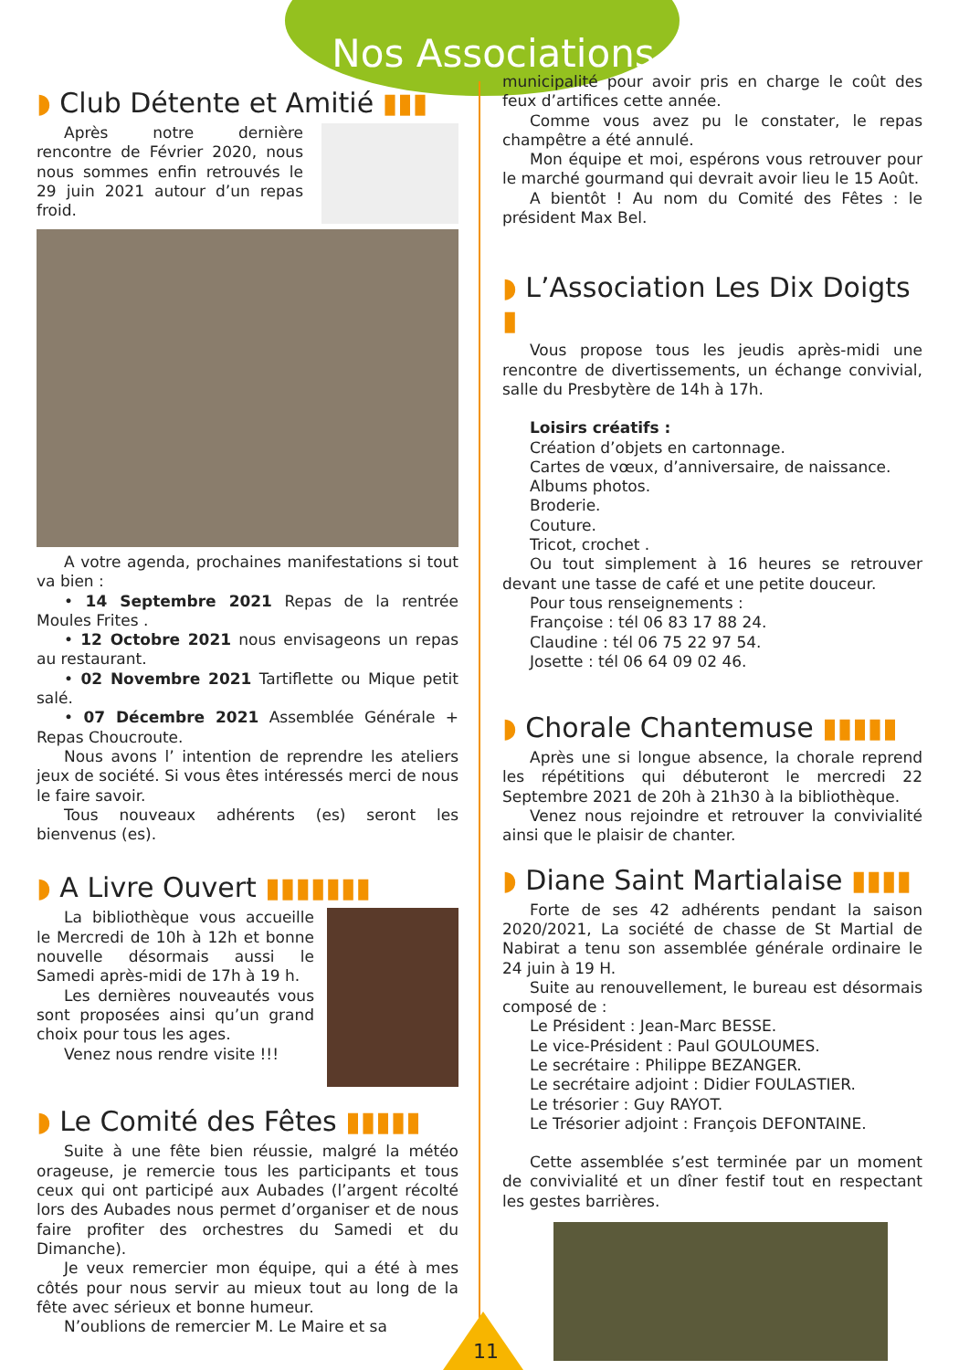Nos Associations
◗ Club Détente et Amitié ▮▮▮
Après notre dernière rencontre de Février 2020, nous nous sommes enfin retrouvés le 29 juin 2021 autour d’un repas froid.
A votre agenda, prochaines manifestations si tout va bien :
• 14 Septembre 2021 Repas de la rentrée Moules Frites .
• 12 Octobre 2021 nous envisageons un repas au restaurant.
• 02 Novembre 2021 Tartiflette ou Mique petit salé.
• 07 Décembre 2021 Assemblée Générale + Repas Choucroute.
Nous avons l’ intention de reprendre les ateliers jeux de société. Si vous êtes intéressés merci de nous le faire savoir.
Tous nouveaux adhérents (es) seront les bienvenus (es).
◗ A Livre Ouvert ▮▮▮▮▮▮▮
La bibliothèque vous accueille le Mercredi de 10h à 12h et bonne nouvelle désormais aussi le Samedi après-midi de 17h à 19 h.
Les dernières nouveautés vous sont proposées ainsi qu’un grand choix pour tous les ages.
Venez nous rendre visite !!!
◗ Le Comité des Fêtes ▮▮▮▮▮
Suite à une fête bien réussie, malgré la météo orageuse, je remercie tous les participants et tous ceux qui ont participé aux Aubades (l’argent récolté lors des Aubades nous permet d’organiser et de nous faire profiter des orchestres du Samedi et du Dimanche).
Je veux remercier mon équipe, qui a été à mes côtés pour nous servir au mieux tout au long de la fête avec sérieux et bonne humeur.
N’oublions de remercier M. Le Maire et sa
municipalité pour avoir pris en charge le coût des feux d’artifices cette année.
Comme vous avez pu le constater, le repas champêtre a été annulé.
Mon équipe et moi, espérons vous retrouver pour le marché gourmand qui devrait avoir lieu le 15 Août.
A bientôt ! Au nom du Comité des Fêtes : le président Max Bel.
◗ L’Association Les Dix Doigts ▮
Vous propose tous les jeudis après-midi une rencontre de divertissements, un échange convivial, salle du Presbytère de 14h à 17h.
Loisirs créatifs :
Création d’objets en cartonnage.
Cartes de vœux, d’anniversaire, de naissance.
Albums photos.
Broderie.
Couture.
Tricot, crochet .
Ou tout simplement à 16 heures se retrouver devant une tasse de café et une petite douceur.
Pour tous renseignements :
Françoise : tél 06 83 17 88 24.
Claudine : tél 06 75 22 97 54.
Josette : tél 06 64 09 02 46.
◗ Chorale Chantemuse ▮▮▮▮▮
Après une si longue absence, la chorale reprend les répétitions qui débuteront le mercredi 22 Septembre 2021 de 20h à 21h30 à la bibliothèque.
Venez nous rejoindre et retrouver la convivialité ainsi que le plaisir de chanter.
◗ Diane Saint Martialaise ▮▮▮▮
Forte de ses 42 adhérents pendant la saison 2020/2021, La société de chasse de St Martial de Nabirat a tenu son assemblée générale ordinaire le 24 juin à 19 H.
Suite au renouvellement, le bureau est désormais composé de :
Le Président : Jean-Marc BESSE.
Le vice-Président : Paul GOULOUMES.
Le secrétaire : Philippe BEZANGER.
Le secrétaire adjoint : Didier FOULASTIER.
Le trésorier : Guy RAYOT.
Le Trésorier adjoint : François DEFONTAINE.
Cette assemblée s’est terminée par un moment de convivialité et un dîner festif tout en respectant les gestes barrières.
11